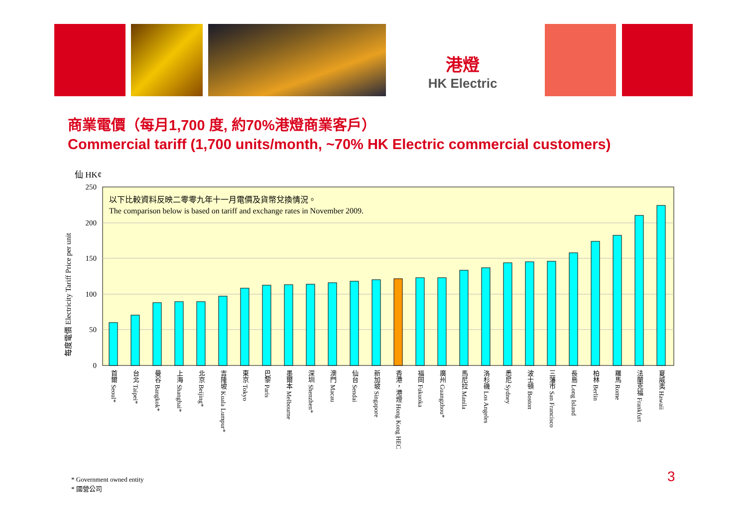港燈
HK Electric
商業電價（每月1,700 度, 約70%港燈商業客戶）
Commercial tariff (1,700 units/month, ~70% HK Electric commercial customers)
仙 HK¢
每度電價 Electricity Tariff Price per unit
250
200
150
100
50
0
以下比較資料反映二零零九年十一月電價及貨幣兌換情況。
The comparison below is based on tariff and exchange rates in November 2009.
首爾 Seoul*
台北 Taipei*
曼谷 Bangkok*
上海 Shanghai*
北京 Beijing*
吉隆坡 Kuala Lumpur*
東京 Tokyo
巴黎 Paris
墨爾本 Melbourne
深圳 Shenzhen*
澳門 Macau
仙台 Sendai
新加坡 Singapore
香港，港燈 Hong Kong HEC
福岡 Fukuoka
廣州 Guangzhou*
馬尼拉 Manila
洛杉磯 Los Angeles
悉尼 Sydney
波士頓 Boston
三藩市 San Francisco
長島 Long Island
柏林 Berlin
羅馬 Rome
法蘭克福 Frankfurt
夏威夷 Hawaii
* Government owned entity
* 國營公司
3